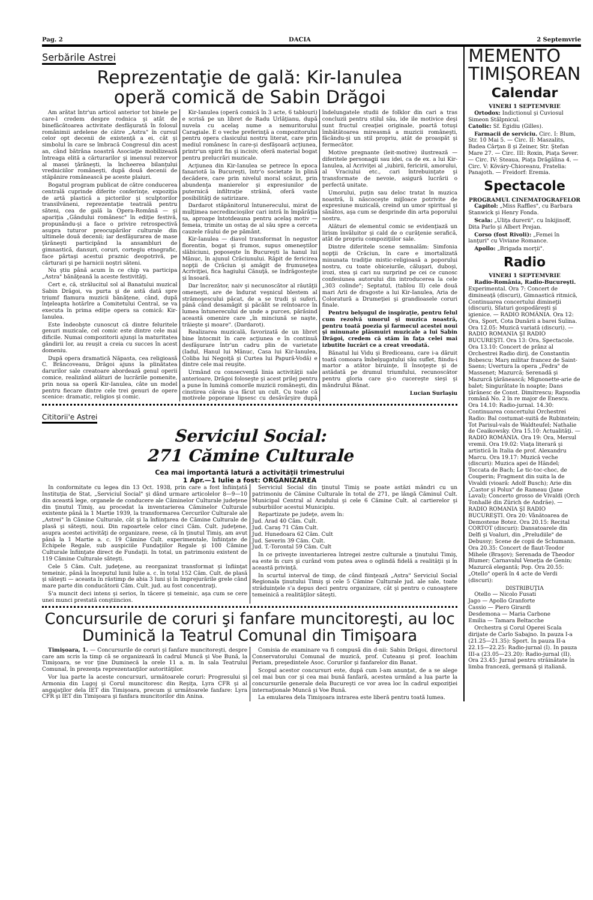Pag. 2 DACIA 2 Septemvrie
Serbările Astrei
Reprezentaţie de gală: Kir-Ianulea
operă comică de Sabin Drăgoi
Am arătat într'un articol anterior tot binele pe care-l credem despre rodnica şi atât de binefăcătoarea activitate desfăşurată în folosul românimii ardelene de către „Astra" în cursul celor opt decenii de existenţă a ei, cât şi simbolul în care se îmbracă Congresul din acest an, când bătrâna noastră Asociaţie mobilizează întreaga elită a cărturarilor şi imensul rezervor al masei ţărăneşti, la încheerea bilanţului vredniciilor româneşti, după două decenii de stăpânire românească pe aceste plaiuri.
Bogatul program publicat de către conducerea centrală cuprinde diferite conferinţe, expoziţia de artă plastică a pictorilor şi sculptorilor transilvăneni, reprezentaţie teatrală pentru săteni, cea de gală la Opera-Română — şi apariţia „Gândului românesc" în ediţie festivă, propunându-şi a face o privire retrospectivă asupra tuturor preocupărilor culturale din ultimele două decenii; iar desfăşurarea de mase ţărăneşti participând la ansambluri de gimnastică, dansuri, coruri, cortegiu etnografic, face părtaşi acestui praznic deopotrivă, pe cărturari şi pe harnicii noştri săteni.
Nu ştiu până acum în ce chip va participa „Astra" bănăţeană la aceste festivităţi.
Cert e, că, strălucitul sol al Banatului muzical Sabin Drăgoi, va purta şi de astă dată spre triumf flamura muzicii bănăţene, când, după înţeleapta hotărîre a Comitetului Central, se va executa în prima ediţie opera sa comică: Kir-Ianulea.
Este îndeobşte cunoscut că dintre feluritele genuri muzicale, cel comic este dintre cele mai dificile. Numai compozitorii ajunşi la maturitatea gândirii lor, au reuşit a creia cu succes în acest domeniu.
După opera dramatică Năpasta, cea religioasă C. Brâncoveanu, Drăgoi ajuns la plinătatea darurilor sale creatoare abordează genul operii comice, realizând alături de lucrările pomenite, prin noua sa operă Kir-Ianulea, câte un model pentru fiecare dintre cele trei genuri de opere scenice: dramatic, religios şi comic.
Kir-Ianulea (operă comică în 3 acte, 6 tablouri) e scrisă pe un libret de Radu Urlăţianu, după nuvela cu acelaş nume a nemuritorului Caragiale. E o veche preferinţă a compozitorului pentru opera clasicului nostru literat, care prin mediul românesc în care-şi desfăşoară acţiunea, printr'un spirit fin şi incisiv, oferă material bogat pentru prelucrări muzicale.
Acţiunea din Kir-Ianulea se petrece în epoca fanariotă la Bucureşti, într'o societate în plină decădere, care prin nivelul moral scăzut, prin abundenţa manierelor şi expresiunilor de puternică infiltraţie străină, oferă vaste posibilităţi de satirizare.
Dardarot stăpânitorul întunerecului, mirat de mulţimea necredincioşilor cari intră în împărăţia sa, aproape întotdeauna pentru acelaş motiv — femeia, trimite un ostaş de al său spre a cerceta cauzele răului de pe pământ.
Kir-Ianulea — diavol transformat în negustor florentin, bogat şi frumos, supus omeneştilor slăbiciuni, poposeşte în Bucureşti la hanul lui Mânuc, în ajunul Crăciunului. Răpit de fericirea nopţii de Crăciun şi amăgit de frumuseţea Acriviţiei, fica hagiului Cănuţă, se îndrăgosteşte şi însoară.
Dar încrezător, naiv şi necunoscător al răutăţii omeneşti, are de îndurat veşnicul blestem al strămoşescului păcat, de a se trudi şi suferi, până când desamăgit şi păcălit se reîntoarce în lumea întunerecului de unde a purces, părăsind această omenire care „în minciună se naşte, trăieşte şi moare". (Dardarot).
Realizarea muzicală, favorizată de un libret bine întocmit în care acţiunea e în continuă desfăşurare într'un cadru plin de varietate (Iadul, Hanul lui Mânuc, Casa lui Kir-Ianulea, Coliba lui Negoiţă şi Curtea lui Papură-Vodă) e dintre cele mai reuşite.
Urmând cu consecvenţă linia activităţii sale anterioare, Drăgoi foloseşte şi acest prilej pentru a pune în lumină comorile muzicii româneşti, din cinstirea căreia şi-a făcut un cult. Cu toate că motivele poporane lipsesc cu desăvârşire după îndelungatele studii de folklor din cari a tras concluzii pentru stilul său, ide ile motivice deşi sunt fructul creaţiei originale, poartă totuşi îmbătătoarea mireasmă a muzicii româneşti, făcându-şi un stil propriu, atât de proaspăt şi fermecător.
Motive pregnante (leit-motive) ilustrează — diferitele personagii sau idei, ca de ex. a lui Kir-Ianulea, al Acriviţei al „iubirii, fericirii, amorului, al Vraciului etc., cari întrebuinţate şi transformate de nevoie, asigură lucrării o perfectă unitate.
Umorului, puţin sau deloc tratat în muzica noastră, îi născoceşte mijloace potrivite de expresiune muzicală, creind un umor spiritual şi sănătos, aşa cum se desprinde din arta poporului nostru.
Alături de elementul comic se evidenţiază un lirism învăluitor şi cald de o curăţenie serafică, atât de propriu compoziţiilor sale.
Dintre diferitele scene semnalăm: Simfonia nopţii de Crăciun, în care e imortalizată minunata tradiţie mistic-religioasă a poporului nostru, cu toate obiceiurile, căluşari, duboşi, irozi, stea şi cari nu surprind pe cei ce cunosc confesiunea autorului din introducerea la cele „303 colinde"; Septatul, (tablou II) cele două mari Arii de dragoste a lui Kir-Ianulea, Aria de Coloratură a Drumeţiei şi grandioasele coruri finale.
Pentru belşugul de inspiraţie, pentru felul cum rezolvă umorul şi muzica noastră, pentru toată poezia şi farmecul acestei noui şi minunate plăsmuiri muzicale a lui Sabin Drăgoi, credem că stăm în faţa celei mai izbutite lucrări ce a creat vreodată.
Bănatul lui Vidu şi Brediceanu, care i-a dăruit toată comoara îmbelşugatului său suflet, fiindu-i martor a atâtor biruinţe, îl însoţeşte şi de astădată pe drumul triumfului, recunoscător pentru gloria care şi-o cucereşte sieşi şi mândrului Bănat.
Lucian Surlaşiu
Cititorii'e Astrei
Serviciul Social:
271 Cămine Culturale
Cea mai importantă latură a activităţii trimestrului
1 Apr.—1 Iulie a fost: ORGANIZAREA
In conformitate cu legea din 13 Oct. 1938, prin care a fost înfiinţată Instituţia de Stat, „Serviciul Social" şi dând urmare articolelor 8—9—10 din această lege, organele de conducere ale Căminelor Culturale judeţene din ţinutul Timiş, au procedat la inventarierea Căminelor Culturale existente până la 1 Martie 1939, la transformarea Cercurilor Culturale ale „Astrei" în Cămine Culturale, cât şi la înfiinţarea de Cămine Culturale de plasă şi săteşti, noui. Din rapoartele celor cinci Căm. Cult. judeţene, asupra acestei activităţi de organizare, reese, că în ţinutul Timiş, am avut până la 1 Martie a. c. 19 Cămine Cult. experimentale, înfiinţate de Echipele Regale, sub auspiciile Fundaţiilor Regale şi 100 Cămine Culturale înfiinţate direct de Fundaţii. In total, un patrimoniu existent de 119 Cămine Culturale săteşti.
Cele 5 Căm. Cult. judeţene, au reorganizat transformat şi înfiinţat temeinic, până la începutul lunii Iulie a. c. în total 152 Căm. Cult. de plasă şi săteşti — aceasta în răstimp de abia 3 luni şi în împrejurările grele când mare parte din conducătorii Căm. Cult. jud. au fost concentraţi.
S'a muncit deci intens şi serios, în tăcere şi temeinic, aşa cum se cere unei munci prestată conştiincios.
Serviciul Social din ţinutul Timiş se poate astăzi mândri cu un patrimoniu de Cămine Culturale în total de 271, pe lângă Căminul Cult. Municipal Central al Aradului şi cele 6 Cămine Cult. al cartierelor şi suburbiilor acestui Municipiu.
Repartizate pe judeţe, avem în:
Jud. Arad 40 Căm. Cult.
Jud. Caraş 71 Căm Cult.
Jud. Hunedoara 62 Căm. Cult
Jud. Severin 39 Căm. Cult.
Jud. T.-Torontal 59 Căm. Cult
In ce priveşte inventarierea întregei zestre culturale a ţinutului Timiş, ea este în curs şi curând vom putea avea o oglindă fidelă a realităţii şi în această privinţă.
In scurtul interval de timp, de când fiinţează „Astra" Serviciul Social Regionala ţinutului Timiş şi cele 5 Cămine Culturale jud. ale sale, toate străduinţele s'a depus deci pentru organizare, cât şi pentru o cunoaştere temeinică a realităţilor săteşti.
Concursurile de coruri şi fanfare muncitoreşti, au loc Duminică la Teatrul Comunal din Timişoara
Timişoara, 1. — Concursurile de coruri şi fanfare muncitoreşti, despre care am scris la timp că se organizează în cadrul Muncă şi Voe Bună, la Timişoara, se vor ţine Duminecă la orele 11 a. m. în sala Teatrului Comunal, în prezenţa reprezentanţilor autorităţilor.
Vor lua parte la aceste concursuri, următoarele coruri: Progresului şi Armonia din Lugoj şi Corul muncitoresc din Reşiţa, Lyra CFR şi al angajaţilor dela IET din Timişoara, precum şi următoarele fanfare: Lyra CFR şi IET din Timişoara şi fanfara muncitorilor din Anina.
Comisia de examinare va fi compusă din d-nii: Sabin Drăgoi, directorul Conservatorului Comunal de muzică, prof. Cuteanu şi prof. Ioachim Periam, preşedintele Asoc. Corurilor şi fanfarelor din Banat.
Scopul acestor concursuri este, după cum l-am anunţat, de a se alege cel mai bun cor şi cea mai bună fanfară, acestea urmând a lua parte la concursurile generale dela Bucureşti ce vor avea loc în cadrul expoziţiei internaţionale Muncă şi Voe Bună.
La emularea dela Timişoara intrarea este liberă pentru toată lumea.
MEMENTO
TIMIŞOREAN
Calendar
VINERI 1 SEPTEMVRIE
Ortodox: Indictionul şi Cuviosul Simeon Stâlpnicul.
Catolic: Sf. Egidiu (Gilles).
Farmacii de serviciu. Circ. I: Blum, Str. 10 Mai 5. — Circ. II: Maszalits, Badea Cârţan 8 şi Zeiner, Str. Ştefan Mare 27. — Circ. III: Roxin, Piaţa Sever. — Circ. IV: Steaua, Piaţa Drăgălina 4. — Circ. V: Köváry-Chioreanu, Fratelia: Panajoth. — Freidorf: Eremia.
Spectacole
PROGRAMUL CINEMATOGRAFELOR
Capitol: „Miss Raffles", cu Barbara Stanwick şi Henry Fonda.
Scala: „Uliţa durerii", cu Inkijinoff, Dita Parlo şi Albert Prejan.
Corso (fost Rivoli): „Femei în lanţuri" cu Viviane Romance.
Apollo: „Brigada morţii".
Radio
VINERI 1 SEPTEMVRIE
Radio-România, Radio-Bucureşti. Experimental. Ora 7: Concert de dimineaţă (discuri), Gimnastică ritmică, Continuarea concertului dimineţii (discuri), Sfaturi gospodăreşti şi igienice. — RADIO ROMÂNIA. Ora 12: Ora, Sport, Cota Dunării a barei Sulina. Ora 12.05: Muzică variată (discuri). — RADIO ROMANIA ŞI RADIO BUCUREŞTI. Ora 13: Ora, Spectacole. Ora 13.10: Concert de prânz al Orchestrei Radio dirij. de Constantin Bobescu: Marş militar francez de Saint-Saens; Uvertura la opera „Fedra" de Massenet; Mazurcă; Serenadă şi Mazurcă ţărănească; Mignonette-arie de balet; Singurătate în noapte; Dans ţărănesc de Const. Dimitrescu; Rapsodia română No. 2 în re major de Enescu. Ora 14.10: Radio-jurnal. 14.30: Continuarea concertului Orchestrei Radio: Bal costumat-suită de Rubinstein; Tot Parisul-vals de Waldteufel; Nathalie de Ceaikowsky. Ora 15.10: Actualităţi. — RADIO ROMÂNIA. Ora 19: Ora, Mersul vremii. Ora 19.02: Viaţa literară şi artistică în Italia de prof. Alexandru Marcu. Ora 19.17: Muzică veche (discuri): Muzica apei de Händel; Toccata de Bach; Le tic-toc-choc, de Couperin; Fragment din suita la de Vivaldi (vioară: Adolf Busch); Arie din „Castor şi Polux" de Rameau (Jane Laval); Concerto grosso de Vivaldi (Orch Tonhallé din Zürich de Andräe). — RADIO ROMANIA ŞI RADIO BUCUREŞTI. Ora 20: Vânătoarea de Demostene Botez. Ora 20.15: Recital CORTOT (discuri): Dansatoarele din Delfi şi Voaluri, din „Preludiile" de Debussy; Scene de copii de Schumann. Ora 20.35: Concert de flaut-Teodor Mihele (Braşov); Serenada de Theodor Blumer; Carnavalul Veneţia de Genin; Mazurcă elegantă; Pop. Ora 20.55: „Otello" operă în 4 acte de Verdi (discuri):
DISTRIBUŢIA
Otello — Nicolo Fusati
Jago — Apollo Granforte
Cassio — Piero Girardi
Desdemona — Maria Carbone
Emilia — Tamara Beltacche
Orchestra şi Corul Operei Scala dirijate de Carlo Sabajno. In pauza I-a (21.25—21.35): Sport. In pauza II-a 22.15—22.25: Radio-jurnal (I). In pauza III-a (23.05—23.20): Radio-jurnal (II). Ora 23.45: Jurnal pentru străinătate în limba franceză, germană şi italiană.